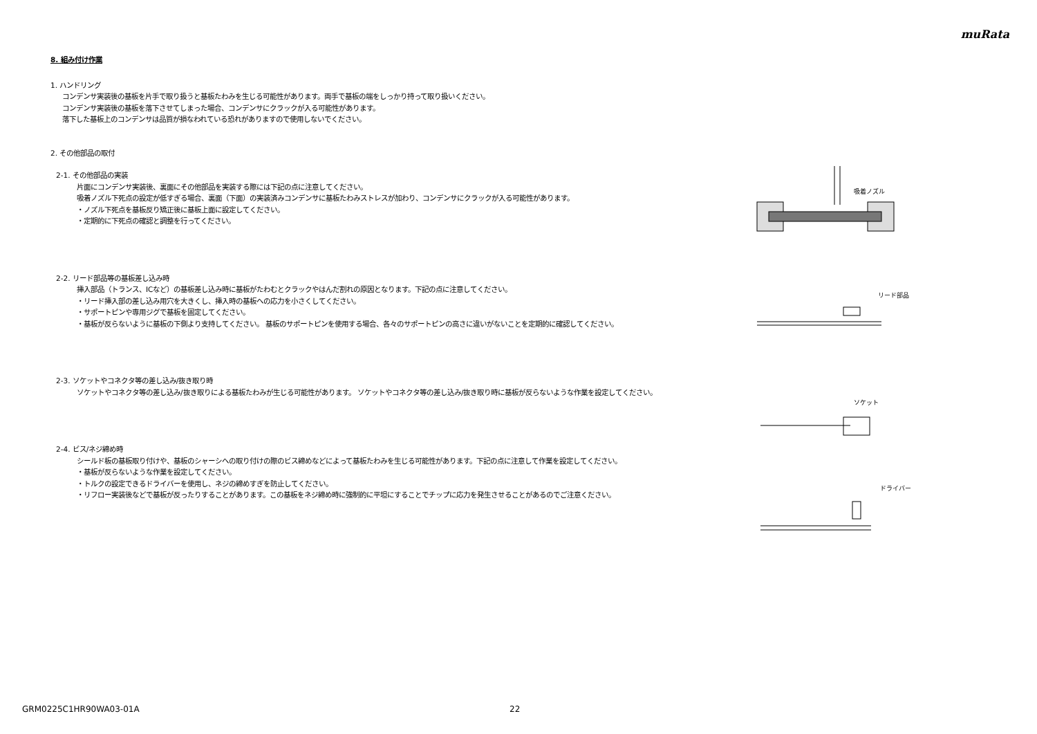muRata
8. 組み付け作業
1. ハンドリング
コンデンサ実装後の基板を片手で取り扱うと基板たわみを生じる可能性があります。両手で基板の端をしっかり持って取り扱いください。
コンデンサ実装後の基板を落下させてしまった場合、コンデンサにクラックが入る可能性があります。
落下した基板上のコンデンサは品質が損なわれている恐れがありますので使用しないでください。
2. その他部品の取付
2-1. その他部品の実装
片面にコンデンサ実装後、裏面にその他部品を実装する際には下記の点に注意してください。
吸着ノズル下死点の設定が低すぎる場合、裏面（下面）の実装済みコンデンサに基板たわみストレスが加わり、コンデンサにクラックが入る可能性があります。
・ノズル下死点を基板反り矯正後に基板上面に設定してください。
・定期的に下死点の確認と調整を行ってください。
2-2. リード部品等の基板差し込み時
挿入部品（トランス、ICなど）の基板差し込み時に基板がたわむとクラックやはんだ割れの原因となります。下記の点に注意してください。
・リード挿入部の差し込み用穴を大きくし、挿入時の基板への応力を小さくしてください。
・サポートピンや専用ジグで基板を固定してください。
・基板が反らないように基板の下側より支持してください。 基板のサポートピンを使用する場合、各々のサポートピンの高さに違いがないことを定期的に確認してください。
2-3. ソケットやコネクタ等の差し込み/抜き取り時
ソケットやコネクタ等の差し込み/抜き取りによる基板たわみが生じる可能性があります。 ソケットやコネクタ等の差し込み/抜き取り時に基板が反らないような作業を設定してください。
2-4. ビス/ネジ締め時
シールド板の基板取り付けや、基板のシャーシへの取り付けの際のビス締めなどによって基板たわみを生じる可能性があります。下記の点に注意して作業を設定してください。
・基板が反らないような作業を設定してください。
・トルクの設定できるドライバーを使用し、ネジの締めすぎを防止してください。
・リフロー実装後などで基板が反ったりすることがあります。この基板をネジ締め時に強制的に平坦にすることでチップに応力を発生させることがあるのでご注意ください。
吸着ノズル
リード部品
ソケット
ドライバー
GRM0225C1HR90WA03-01A 22